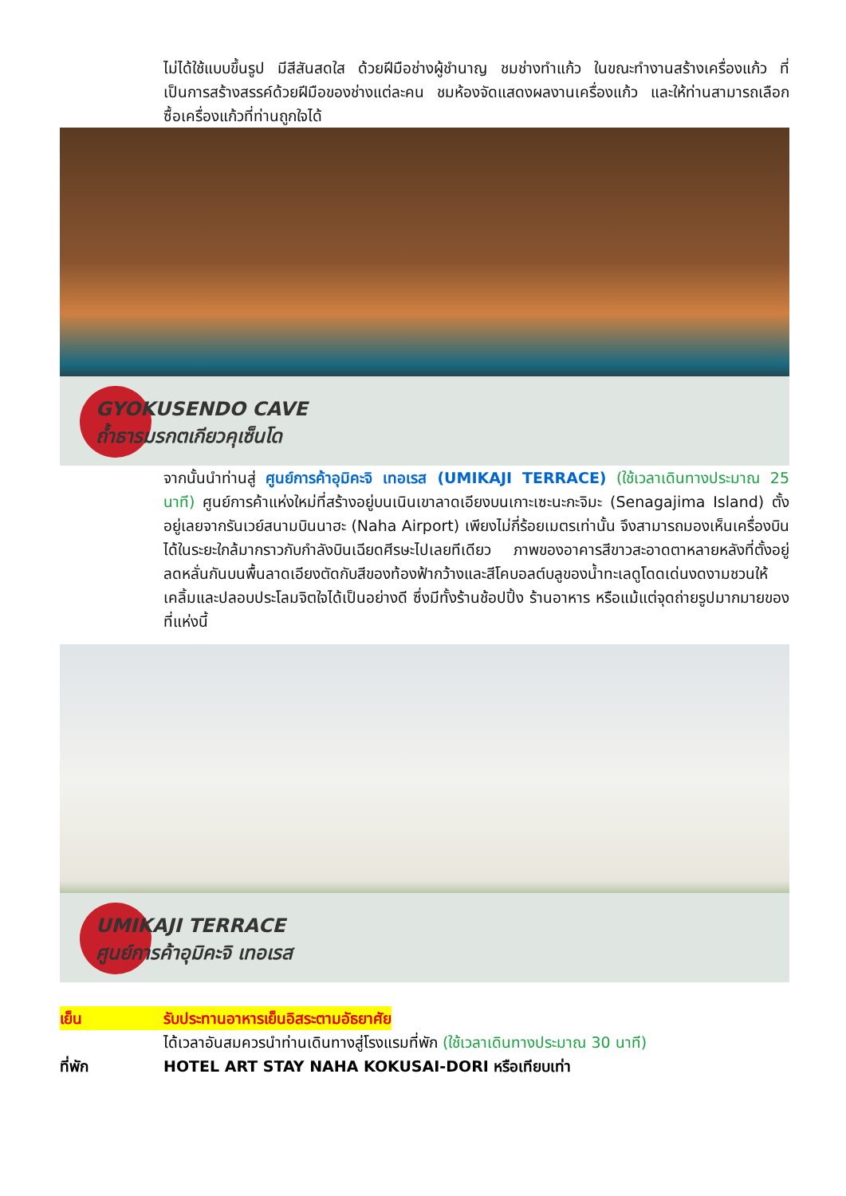ไม่ได้ใช้แบบขึ้นรูป มีสีสันสดใส ด้วยฝีมือช่างผู้ชำนาญ ชมช่างทำแก้ว ในขณะทำงานสร้างเครื่องแก้ว ที่เป็นการสร้างสรรค์ด้วยฝีมือของช่างแต่ละคน ชมห้องจัดแสดงผลงานเครื่องแก้ว และให้ท่านสามารถเลือกซื้อเครื่องแก้วที่ท่านถูกใจได้
GYOKUSENDO CAVE
ถ้ำธารมรกตเกียวคุเซ็นโด
จากนั้นนำท่านสู่ ศูนย์การค้าอุมิคะจิ เทอเรส (UMIKAJI TERRACE) (ใช้เวลาเดินทางประมาณ 25 นาที) ศูนย์การค้าแห่งใหม่ที่สร้างอยู่บนเนินเขาลาดเอียงบนเกาะเซะนะกะจิมะ (Senagajima Island) ตั้งอยู่เลยจากรันเวย์สนามบินนาฮะ (Naha Airport) เพียงไม่กี่ร้อยเมตรเท่านั้น จึงสามารถมองเห็นเครื่องบินได้ในระยะใกล้มากราวกับกำลังบินเฉียดศีรษะไปเลยทีเดียว ภาพของอาคารสีขาวสะอาดตาหลายหลังที่ตั้งอยู่ลดหลั่นกันบนพื้นลาดเอียงตัดกับสีของท้องฟ้ากว้างและสีโคบอลต์บลูของน้ำทะเลดูโดดเด่นงดงามชวนให้เคลิ้มและปลอบประโลมจิตใจได้เป็นอย่างดี ซึ่งมีทั้งร้านช้อปปิ้ง ร้านอาหาร หรือแม้แต่จุดถ่ายรูปมากมายของที่แห่งนี้
UMIKAJI TERRACE
ศูนย์การค้าอุมิคะจิ เทอเรส
เย็น รับประทานอาหารเย็นอิสระตามอัธยาศัย
ได้เวลาอันสมควรนำท่านเดินทางสู่โรงแรมที่พัก (ใช้เวลาเดินทางประมาณ 30 นาที)
ที่พัก HOTEL ART STAY NAHA KOKUSAI-DORI หรือเทียบเท่า